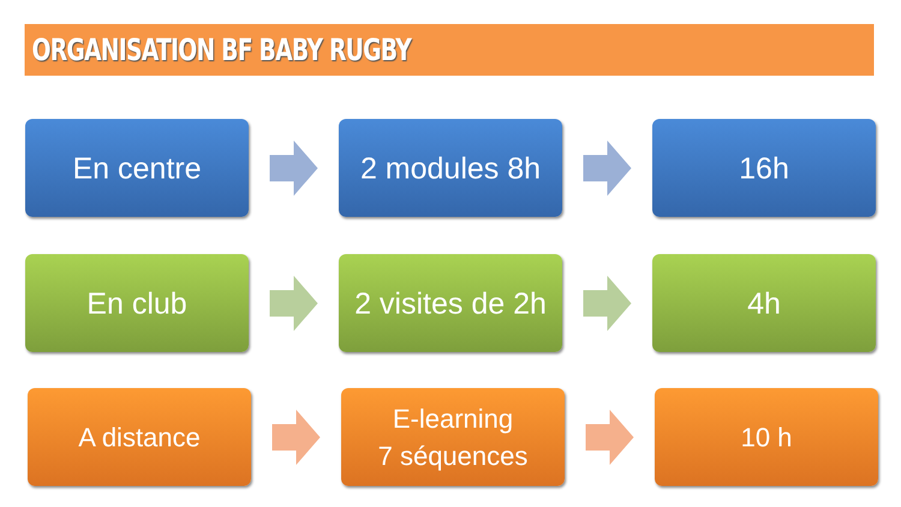ORGANISATION BF BABY RUGBY
En centre 2 modules 8h 16h
En club
2 visites de 2h
4h
A distance
E-learning
7 séquences
10 h